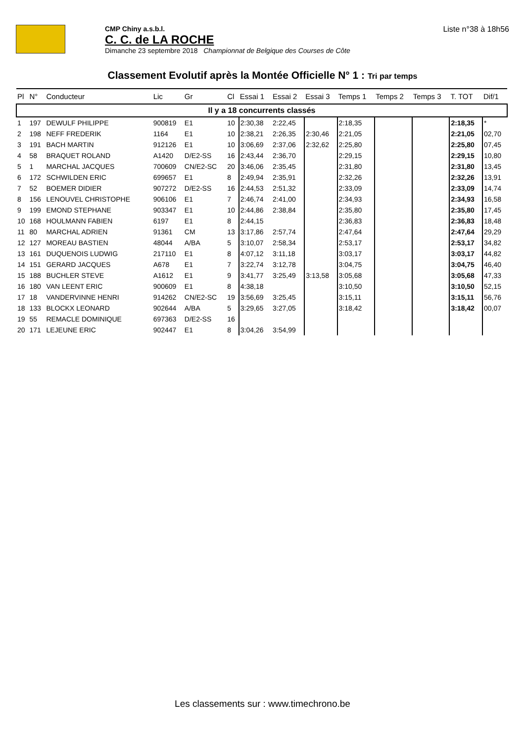CMP Chiny a.s.b.l.
C. C. de LA ROCHE
Dimanche 23 septembre 2018 Championnat de Belgique des Courses de Côte
Liste n°38 à 18h56
Classement Evolutif après la Montée Officielle N° 1 : Tri par temps
| Pl | N° | Conducteur | Lic | Gr | Cl | Essai 1 | Essai 2 | Essai 3 | Temps 1 | Temps 2 | Temps 3 | T. TOT | Dif/1 |
| --- | --- | --- | --- | --- | --- | --- | --- | --- | --- | --- | --- | --- | --- |
| Il y a 18 concurrents classés | | | | | | | | | | | | | |
| 1 | 197 | DEWULF PHILIPPE | 900819 | E1 | 10 | 2:30,38 | 2:22,45 | | 2:18,35 | | | 2:18,35 | * |
| 2 | 198 | NEFF FREDERIK | 1164 | E1 | 10 | 2:38,21 | 2:26,35 | 2:30,46 | 2:21,05 | | | 2:21,05 | 02,70 |
| 3 | 191 | BACH MARTIN | 912126 | E1 | 10 | 3:06,69 | 2:37,06 | 2:32,62 | 2:25,80 | | | 2:25,80 | 07,45 |
| 4 | 58 | BRAQUET ROLAND | A1420 | D/E2-SS | 16 | 2:43,44 | 2:36,70 | | 2:29,15 | | | 2:29,15 | 10,80 |
| 5 | 1 | MARCHAL JACQUES | 700609 | CN/E2-SC | 20 | 3:46,06 | 2:35,45 | | 2:31,80 | | | 2:31,80 | 13,45 |
| 6 | 172 | SCHWILDEN ERIC | 699657 | E1 | 8 | 2:49,94 | 2:35,91 | | 2:32,26 | | | 2:32,26 | 13,91 |
| 7 | 52 | BOEMER DIDIER | 907272 | D/E2-SS | 16 | 2:44,53 | 2:51,32 | | 2:33,09 | | | 2:33,09 | 14,74 |
| 8 | 156 | LENOUVEL CHRISTOPHE | 906106 | E1 | 7 | 2:46,74 | 2:41,00 | | 2:34,93 | | | 2:34,93 | 16,58 |
| 9 | 199 | EMOND STEPHANE | 903347 | E1 | 10 | 2:44,86 | 2:38,84 | | 2:35,80 | | | 2:35,80 | 17,45 |
| 10 | 168 | HOULMANN FABIEN | 6197 | E1 | 8 | 2:44,15 | | | 2:36,83 | | | 2:36,83 | 18,48 |
| 11 | 80 | MARCHAL ADRIEN | 91361 | CM | 13 | 3:17,86 | 2:57,74 | | 2:47,64 | | | 2:47,64 | 29,29 |
| 12 | 127 | MOREAU BASTIEN | 48044 | A/BA | 5 | 3:10,07 | 2:58,34 | | 2:53,17 | | | 2:53,17 | 34,82 |
| 13 | 161 | DUQUENOIS LUDWIG | 217110 | E1 | 8 | 4:07,12 | 3:11,18 | | 3:03,17 | | | 3:03,17 | 44,82 |
| 14 | 151 | GERARD JACQUES | A678 | E1 | 7 | 3:22,74 | 3:12,78 | | 3:04,75 | | | 3:04,75 | 46,40 |
| 15 | 188 | BUCHLER STEVE | A1612 | E1 | 9 | 3:41,77 | 3:25,49 | 3:13,58 | 3:05,68 | | | 3:05,68 | 47,33 |
| 16 | 180 | VAN LEENT ERIC | 900609 | E1 | 8 | 4:38,18 | | | 3:10,50 | | | 3:10,50 | 52,15 |
| 17 | 18 | VANDERVINNE HENRI | 914262 | CN/E2-SC | 19 | 3:56,69 | 3:25,45 | | 3:15,11 | | | 3:15,11 | 56,76 |
| 18 | 133 | BLOCKX LEONARD | 902644 | A/BA | 5 | 3:29,65 | 3:27,05 | | 3:18,42 | | | 3:18,42 | 00,07 |
| 19 | 55 | REMACLE DOMINIQUE | 697363 | D/E2-SS | 16 | | | | | | | | |
| 20 | 171 | LEJEUNE ERIC | 902447 | E1 | 8 | 3:04,26 | 3:54,99 | | | | | | |
Les classements sur : www.timechrono.be